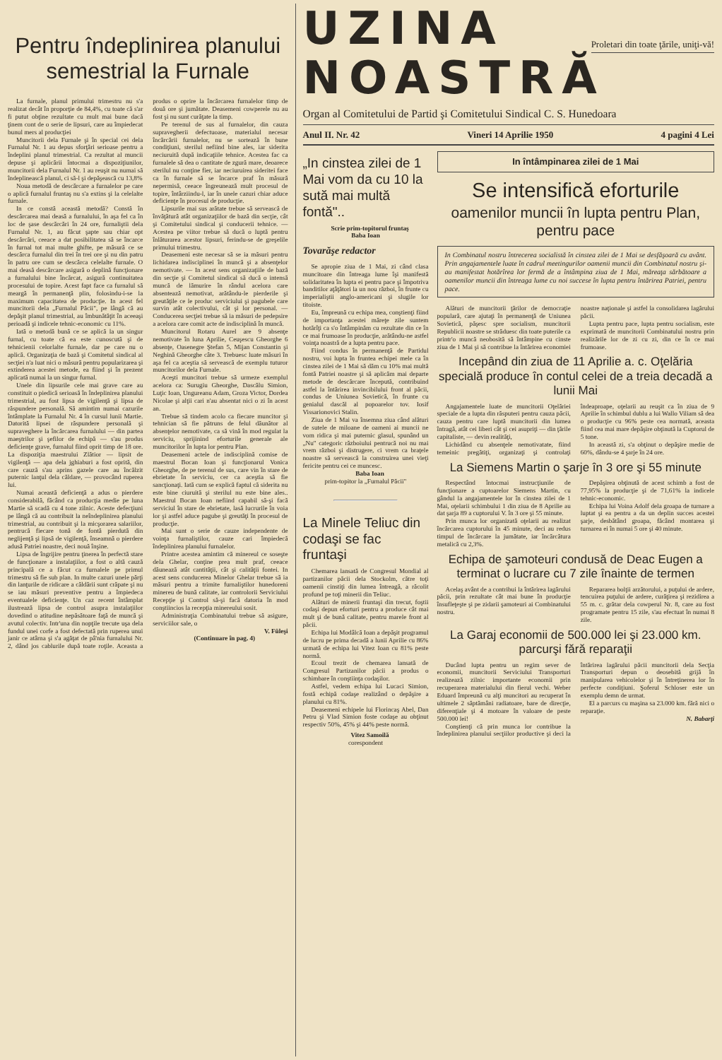Pentru îndeplinirea planului semestrial la Furnale
La furnale, planul primului trimestru nu s'a realizat decât în proporţie de 84,4%, cu toate că s'ar fi putut obţine rezultate cu mult mai bune dacă ţinem cont de o serie de lipsuri, care au împiedecat bunul mers al producţiei
Muncitorii dela Furnale şi în special cei dela Furnalul Nr. 1 au depus sforţări serioase pentru a îndeplini planul trimestrial. Ca rezultat al muncii depuse şi aplicării întocmai a dispoziţiunilor, muncitorii dela Furnalul Nr. 1 au reuşit nu numai să îndeplinească planul, ci să-l şi depăşească cu 13,8%
Noua metodă de descărcare a furnalelor pe care o aplică furnalul fruntaş nu s'a extins şi la celelalte furnale.
In ce constă această metodă? Constă în descărcarea mai deasă a furnalului, în aşa fel ca în loc de şase descărcări în 24 ore, furnaliştii dela Furnalul Nr. 1, au făcut şapte sau chiar opt descărcări, ceeace a dat posibilitatea să se încarce în furnal tot mai multe ghifte, pe măsură ce se descărca furnalul din trei în trei ore şi nu din patru în patru ore cum se descărca celelalte furnale. O mai deasă descărcare asigură o deplină funcţionare a furnalului bine încărcat, asigură continuitatea procesului de topire. Acest fapt face ca furnalul să meargă în permanenţă plin, folosindu-i-se la maximum capacitatea de producţie. In acest fel muncitorii dela „Furnalul Păcii", pe lângă că au depăşit planul trimestrial, au îmbunătăţit în aceeaşi perioadă şi indicele tehnic-economic cu 11%.
Iată o metodă bună ce se aplică la un singur furnal, cu toate că ea este cunoscută şi de tehnicienii celorlalte furnale, dar pe care nu o aplică. Organizaţia de bază şi Comitetul sindical al secţiei n'a luat nici o măsură pentru popularizarea şi extinderea acestei metode, ea fiind şi în prezent aplicată numai la un singur furnal.
Unele din lipsurile cele mai grave care au constituit o piedică serioasă în îndeplinirea planului trimestrial, au fost lipsa de vigilenţă şi lipsa de răspundere personală. Să amintim numai cazurile întâmplate la Furnalul Nr. 4 în cursul lunii Martie. Datorită lipsei de răspundere personală şi supraveghere la încărcarea furnalului — din partea maeştrilor şi şefilor de echipă — s'au produs deficienţe grave, furnalul fiind oprit timp de 18 ore. La dispoziţia maestrului Zlătior — lipsit de vigilenţă — apa dela jghiaburi a fost oprită, din care cauză s'au aprins gazele care au încălzit puternic lanţul dela căldare, — provocând ruperea lui.
Numai această deficienţă a adus o pierdere considerabilă, făcând ca producţia medie pe luna Martie să scadă cu 4 tone zilnic. Aceste defecţiuni pe lângă că au contribuit la neîndeplinirea planului trimestrial, au contribuit şi la micşorarea salariilor, pentrucă fiecare tonă de fontă pierdută din neglijenţă şi lipsă de vigilenţă, înseamnă o pierdere adusă Patriei noastre, deci nouă înşine.
Lipsa de îngrijire pentru ţinerea în perfectă stare de funcţionare a instalaţiilor, a fost o altă cauză principală ce a făcut ca furnalele pe primul trimestru să fie sub plan. In multe cazuri unele părţi din lanţurile de ridicare a căldării sunt crăpate şi nu se iau măsuri preventive pentru a împiedeca eventualele deficienţe. Un caz recent întâmplat ilustrează lipsa de control asupra instalaţiilor dovedind o atitudine nepăsătoare faţă de muncă şi avutul colectiv. Intr'una din nopţile trecute uşa dela fundul unei corfe a fost defectată prin ruperea unui janir ce atârna şi s'a agăţat de pâ'nia furnalului Nr. 2, dând jos cablurile după toate roţile. Aceasta a produs o oprire la încărcarea furnalelor timp de două ore şi jumătate. Deasemeni cowperele nu au fost şi nu sunt curăţate la timp.
Pe terenul de sus al furnalelor, din cauza supravegherii defectuoase, materialul necesar încărcării furnalelor, nu se sortează în bune condiţiuni, sterilul nefiind bine ales, iar siderita neciuruită după indicaţiile tehnice. Acestea fac ca furnalele să dea o cantitate de zgură mare, deoarece sterilul nu conţine fier, iar neciuruirea sideritei face ca în furnale să se încarce praf în măsură nepermisă, ceeace îngreunează mult procesul de topire, întârziindu-l, iar în unele cazuri chiar aduce deficienţe în procesul de producţie.
Lipsurile mai sus arătate trebue să servească de învăţătură atât organizaţiilor de bază din secţie, cât şi Comitetului sindical şi conducerii tehnice. — Acestea pe viitor trebue să ducă o luptă pentru înlăturarea acestor lipsuri, ferindu-se de greşelile primului trimestru.
Deasemeni este necesar să se ia măsuri pentru lichidarea indisciplinei în muncă şi a absenţelor nemotivate. — In acest sens organizaţiile de bază din secţie şi Comitetul sindical să ducă o intensă muncă de lămurire în rândul acelora care absentează nemotivat, arătându-le pierderile şi greutăţile ce le produc serviciului şi pagubele care survin atât colectivului, cât şi lor personal. — Conducerea secţiei trebue să ia măsuri de pedepsire a acelora care comit acte de indisciplină în muncă.
Muncitorul Rotaru Aurel are 9 absenţe nemotivate în luna Aprilie, Ceuşescu Gheorghe 6 absenţe, Oasenegre Ştefan 5, Mijan Constantin şi Neghină Gheorghe câte 3. Trebuesc luate măsuri în aşa fel ca aceştia să servească de exemplu tuturor muncitorilor dela Furnale.
Aceşti muncitori trebue să urmeze exemplul acelora ca: Surugiu Gheorghe, Dascălu Simion, Luţic Ioan, Ungureanu Adam, Groza Victor, Dordea Nicolae şi alţii cari n'au absentat nici o zi în acest an.
Trebue să tindem acolo ca fiecare muncitor şi tehnician să fie pătruns de felul dăunător al absenţelor nemotivate, ca să vină în mod regulat la serviciu, sprijinind eforturile generale ale muncitorilor în lupta lor pentru Plan.
Deasemeni actele de indisciplină comise de maestrul Bocan Ioan şi funcţionarul Vonica Gheorghe, de pe terenul de sus, care vin în stare de ebrietate în serviciu, cer ca aceştia să fie sancţionaţi. Iată cum se explică faptul că siderita nu este bine ciuruită şi sterilul nu este bine ales.. Maestrul Bocan Ioan nefiind capabil să-şi facă serviciul în stare de ebrietate, lasă lucrurile în voia lor şi astfel aduce pagube şi greutăţi în procesul de producţie.
Mai sunt o serie de cauze independente de voinţa furnaliştilor, cauze cari împiedecă îndeplinirea planului furnalelor.
Printre acestea amintim că minereul ce soseşte dela Ghelar, conţine prea mult praf, ceeace dăunează atât cantităţii, cât şi calităţii fontei. In acest sens conducerea Minelor Ghelar trebue să ia măsuri pentru a trimite furnaliştilor hunedoreni minereu de bună calitate, iar controlorii Serviciului Recepţie şi Control să-şi facă datoria în mod conştiincios la recepţia minereului sosit.
Administraţia Combinatului trebue să asigure, serviciilor sale, o
V. Füleşi
(Continuare în pag. 4)
UZINA
Proletari din toate ţările, uniţi-vă!
NOASTRĂ
Organ al Comitetului de Partid şi Comitetului Sindical C. S. Hunedoara
Anul II. Nr. 42 Vineri 14 Aprilie 1950 4 pagini 4 Lei
„In cinstea zilei de 1 Mai vom da cu 10 la sută mai multă fontă"..
Scrie prim-topitorul fruntaş
Baba Ioan
Tovarăşe redactor
Se apropie ziua de 1 Mai, zi când clasa muncitoare din întreaga lume îşi manifestă solidaritatea în lupta ei pentru pace şi împotriva banditilor aţâţători la un nou război, în frunte cu imperialiştii anglo-americani şi slugile lor titoiste.
Eu, împreună cu echipa mea, conştienţi fiind de importanţa acestei măreţe zile suntem hotărîţi ca s'o întâmpinăm cu rezultate din ce în ce mai frumoase în producţie, arătându-ne astfel voinţa noastră de a lupta pentru pace.
Fiind condus în permanenţă de Partidul nostru, voi lupta în fruntea echipei mele ca în cinstea zilei de 1 Mai să dăm cu 10% mai multă fontă Patriei noastre şi să aplicăm mai departe metode de descărcare începută, contribuind astfel la întărirea invincibilului front al păcii, condus de Uniunea Sovietică, în frunte cu genialul dascăl al popoarelor tov. Iosif Vissarionovici Stalin.
Ziua de 1 Mai va însemna ziua când alături de sutele de miloane de oameni ai muncii ne vom ridica şi mai puternic glasul, spunând un „Nu" categoric războiului pentrucă noi nu mai vrem război şi distrugere, ci vrem ca braţele noastre să servească la construirea unei vieţi fericite pentru cei ce muncesc.
Baba Ioan
prim-topitor la „Furnalul Păcii"
La Minele Teliuc din codaşi se fac fruntaşi
Chemarea lansată de Congresul Mondial al partizanilor păcii dela Stockolm, către toţi oamenii cinstiţi din lumea întreagă, a răcolit profund pe toţi minerii din Teliuc.
Alături de minerii fruntaşi din trecut, foştii codaşi depun eforturi pentru a produce cât mai mult şi de bună calitate, pentru marele front al păcii.
Echipa lui Modâlcă Ioan a depăşit programul de lucru pe prima decadă a lunii Aprilie cu 86% urmată de echipa lui Vitez Ioan cu 81% peste normă.
Ecoul trezit de chemarea lansată de Congresul Partizanilor păcii a produs o schimbare în conştiinţa codaşilor.
Astfel, vedem echipa lui Lucaci Simion, fostă echipă codaşe realizând o depăşire a planului cu 81%.
Deasemeni echipele lui Florincaş Abel, Dan Petru şi Vlad Simion foste codaşe au obţinut respectiv 50%, 45% şi 44% peste normă.
Vitez Samoilă
corespondent
In întâmpinarea zilei de 1 Mai
Se intensifică eforturile
oamenilor muncii în lupta pentru Plan, pentru pace
In Combinatul nostru întrecerea socialistă în cinstea zilei de 1 Mai se desfăşoară cu avânt. Prin angajamentele luate în cadrul meetingurilor oamenii muncii din Combinatul nostru şi-au manifestat hotărîrea lor fermă de a întâmpina ziua de 1 Mai, măreaţa sărbătoare a oamenilor muncii din întreaga lume cu noi succese în lupta pentru întărirea Patriei, pentru pace.
Alături de muncitorii ţărilor de democraţie populară, care ajutaţi în permanenţă de Uniunea Sovietică, păşesc spre socialism, muncitorii Republicii noastre se străduesc din toate puterile ca printr'o muncă neobosită să întâmpine cu cinste ziua de 1 Mai şi să contribue la întărirea economiei noastre naţionale şi astfel la consolidarea lagărului păcii.
Lupta pentru pace, lupta pentru socialism, este exprimată de muncitorii Combinatului nostru prin realizările lor de zi cu zi, din ce în ce mai frumoase.
Incepând din ziua de 11 Aprilie a. c. Oţelăria specială produce în contul celei de a treia decadă a lunii Mai
Angajamentele luate de muncitorii Oţelăriei speciale de a lupta din răsputeri pentru cauza păcii, cauza pentru care luptă muncitorii din lumea întragă, atât cei liberi cât şi cei asupriţi — din ţările capitaliste, — devin realităţi,
Lichidând cu absenţele nemotivatate, fiind temeinic pregătiţi, organizaţi şi controlaţi îndeaproape, oţelarii au reuşit ca în ziua de 9 Aprilie în schimbul dublu a lui Wallo Viliam să dea o producţie cu 96% peste cea normată, aceasta fiind cea mai mare depăşire obţinută la Cuptorul de 5 tone.
In această zi, s'a obţinut o depăşire medie de 60%, dându-se 4 şarje în 24 ore.
La Siemens Martin o şarje în 3 ore şi 55 minute
Respectând întocmai instrucţiunile de funcţionare a cuptoarelor Siemens Martin, cu gândul la angajamentele lor în cinstea zilei de 1 Mai, oţelarii schimbului 1 din ziua de 8 Aprilie au dat şarja 89 a cuptorului V. în 3 ore şi 55 minute.
Prin munca lor organizată oţelarii au realizat încărcarea cuptorului în 45 minute, deci au redus timpul de încărcare la jumătate, iar încărcătura metalică cu 2,3%.
Depăşirea obţinută de acest schimb a fost de 77,95% la producţie şi de 71,61% la indicele tehnic-economic.
Echipa lui Voina Adolf dela groapa de turnare a luptat şi ea pentru a da un deplin succes acestei şarje, desbătând groapa, făcând montarea şi turnarea ei în numai 5 ore şi 40 minute.
Echipa de şamoteuri condusă de Deac Eugen a terminat o lucrare cu 7 zile înainte de termen
Acelaş avânt de a contribui la întărirea lagărului păcii, prin rezultate cât mai bune în producţie însufleţeşte şi pe zidarii şamoteuri ai Combinatului nostru.
Repararea bolţii arzătorului, a puţului de ardere, tencuirea puţului de ardere, curăţirea şi rezidirea a 55 m. c. grătar dela cowperul Nr. 8, care au fost programate pentru 15 zile, s'au efectuat în numai 8 zile.
La Garaj economii de 500.000 lei şi 23.000 km. parcurşi fără reparaţii
Ducând lupta pentru un regim sever de economii, muncitorii Serviciului Transporturi realizează zilnic importante economii prin recuperarea materialului din fierul vechi. Weber Eduard împreună cu alţi muncitori au recuperat în ultimele 2 săptămâni radiatoare, bare de direcţie, diferenţiale şi 4 motoare în valoare de peste 500.000 lei!
Conştienţi că prin munca lor contribue la îndeplinirea planului secţiilor productive şi deci la întărirea lagărului păcii muncitorii dela Secţia Transporturi depun o deosebită grijă în manipularea vehicolelor şi în întreţinerea lor în perfecte condiţiuni. Şoferul Schloser este un exemplu demn de urmat.
El a parcurs cu maşina sa 23.000 km. fără nici o reparaţie.
N. Babarţi